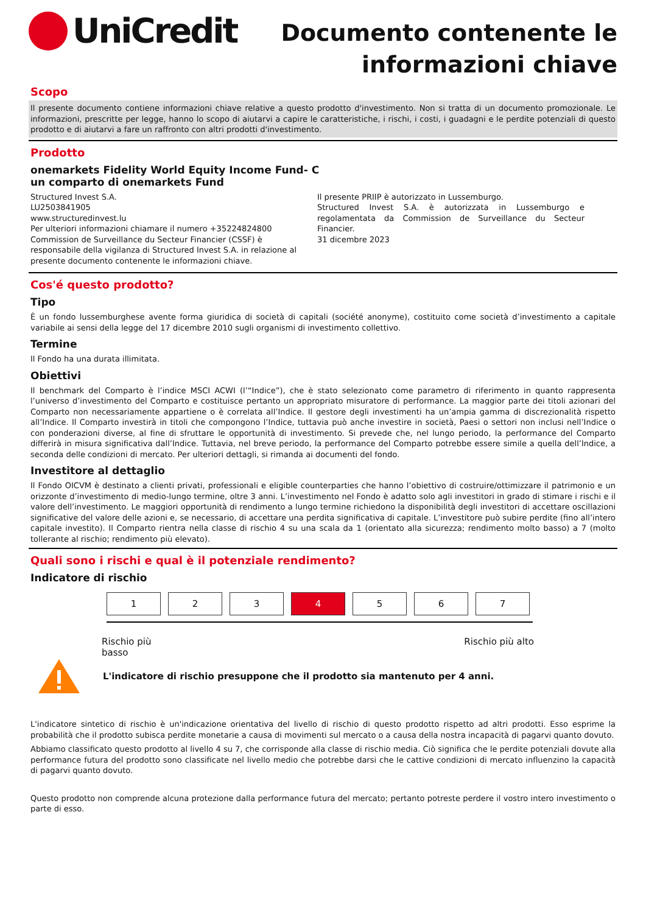UniCredit
Documento contenente le
informazioni chiave
Scopo
Il presente documento contiene informazioni chiave relative a questo prodotto d'investimento. Non si tratta di un documento promozionale. Le informazioni, prescritte per legge, hanno lo scopo di aiutarvi a capire le caratteristiche, i rischi, i costi, i guadagni e le perdite potenziali di questo prodotto e di aiutarvi a fare un raffronto con altri prodotti d'investimento.
Prodotto
onemarkets Fidelity World Equity Income Fund- C
un comparto di onemarkets Fund
Structured Invest S.A.
LU2503841905
www.structuredinvest.lu
Per ulteriori informazioni chiamare il numero +35224824800
Commission de Surveillance du Secteur Financier (CSSF) è responsabile della vigilanza di Structured Invest S.A. in relazione al presente documento contenente le informazioni chiave.
Il presente PRIIP è autorizzato in Lussemburgo.
Structured Invest S.A. è autorizzata in Lussemburgo e regolamentata da Commission de Surveillance du Secteur Financier.
31 dicembre 2023
Cos'é questo prodotto?
Tipo
È un fondo lussemburghese avente forma giuridica di società di capitali (société anonyme), costituito come società d’investimento a capitale variabile ai sensi della legge del 17 dicembre 2010 sugli organismi di investimento collettivo.
Termine
Il Fondo ha una durata illimitata.
Obiettivi
Il benchmark del Comparto è l’indice MSCI ACWI (l’“Indice”), che è stato selezionato come parametro di riferimento in quanto rappresenta l’universo d’investimento del Comparto e costituisce pertanto un appropriato misuratore di performance. La maggior parte dei titoli azionari del Comparto non necessariamente appartiene o è correlata all’Indice. Il gestore degli investimenti ha un’ampia gamma di discrezionalità rispetto all’Indice. Il Comparto investirà in titoli che compongono l’Indice, tuttavia può anche investire in società, Paesi o settori non inclusi nell’Indice o con ponderazioni diverse, al fine di sfruttare le opportunità di investimento. Si prevede che, nel lungo periodo, la performance del Comparto differirà in misura significativa dall’Indice. Tuttavia, nel breve periodo, la performance del Comparto potrebbe essere simile a quella dell’Indice, a seconda delle condizioni di mercato. Per ulteriori dettagli, si rimanda ai documenti del fondo.
Investitore al dettaglio
Il Fondo OICVM è destinato a clienti privati, professionali e eligible counterparties che hanno l’obiettivo di costruire/ottimizzare il patrimonio e un orizzonte d’investimento di medio-lungo termine, oltre 3 anni. L’investimento nel Fondo è adatto solo agli investitori in grado di stimare i rischi e il valore dell’investimento. Le maggiori opportunità di rendimento a lungo termine richiedono la disponibilità degli investitori di accettare oscillazioni significative del valore delle azioni e, se necessario, di accettare una perdita significativa di capitale. L’investitore può subire perdite (fino all’intero capitale investito). Il Comparto rientra nella classe di rischio 4 su una scala da 1 (orientato alla sicurezza; rendimento molto basso) a 7 (molto tollerante al rischio; rendimento più elevato).
Quali sono i rischi e qual è il potenziale rendimento?
Indicatore di rischio
1 2 3 4 5 6 7
Rischio più
basso Rischio più alto
L'indicatore di rischio presuppone che il prodotto sia mantenuto per 4 anni.
L'indicatore sintetico di rischio è un'indicazione orientativa del livello di rischio di questo prodotto rispetto ad altri prodotti. Esso esprime la probabilità che il prodotto subisca perdite monetarie a causa di movimenti sul mercato o a causa della nostra incapacità di pagarvi quanto dovuto.
Abbiamo classificato questo prodotto al livello 4 su 7, che corrisponde alla classe di rischio media. Ciò significa che le perdite potenziali dovute alla performance futura del prodotto sono classificate nel livello medio che potrebbe darsi che le cattive condizioni di mercato influenzino la capacità di pagarvi quanto dovuto.
Questo prodotto non comprende alcuna protezione dalla performance futura del mercato; pertanto potreste perdere il vostro intero investimento o parte di esso.